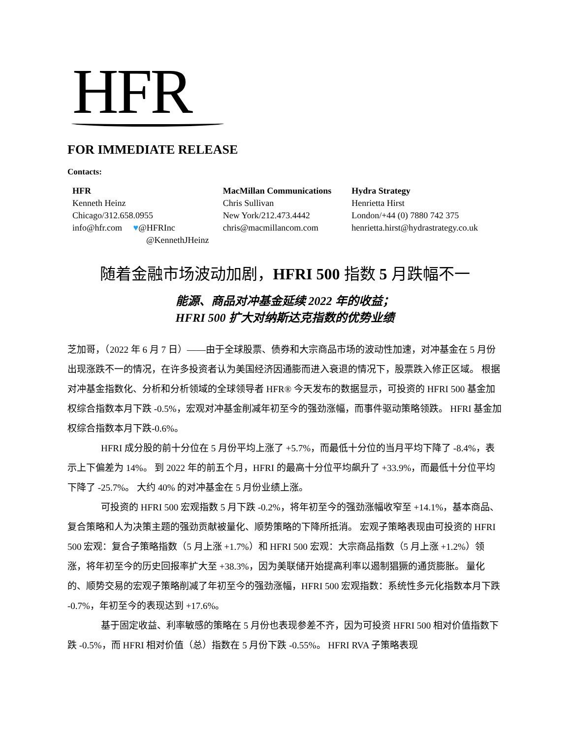HFR
FOR IMMEDIATE RELEASE
Contacts:
HFR
Kenneth Heinz
Chicago/312.658.0955
info@hfr.com ♥@HFRInc
@KennethJHeinz
MacMillan Communications
Chris Sullivan
New York/212.473.4442
chris@macmillancom.com
Hydra Strategy
Henrietta Hirst
London/+44 (0) 7880 742 375
henrietta.hirst@hydrastrategy.co.uk
随着金融市场波动加剧，HFRI 500 指数 5 月跌幅不一
能源、商品对冲基金延续 2022 年的收益；
HFRI 500 扩大对纳斯达克指数的优势业绩
芝加哥，（2022 年 6 月 7 日）——由于全球股票、债券和大宗商品市场的波动性加速，对冲基金在 5 月份出现涨跌不一的情况，在许多投资者认为美国经济因通膨而进入衰退的情况下，股票跌入修正区域。 根据对冲基金指数化、分析和分析领域的全球领导者 HFR® 今天发布的数据显示，可投资的 HFRI 500 基金加权综合指数本月下跌 -0.5%，宏观对冲基金削减年初至今的强劲涨幅，而事件驱动策略领跌。 HFRI 基金加权综合指数本月下跌-0.6%。
HFRI 成分股的前十分位在 5 月份平均上涨了 +5.7%，而最低十分位的当月平均下降了 -8.4%，表示上下偏差为 14%。 到 2022 年的前五个月，HFRI 的最高十分位平均飙升了 +33.9%，而最低十分位平均下降了 -25.7%。 大约 40% 的对冲基金在 5 月份业绩上涨。
可投资的 HFRI 500 宏观指数 5 月下跌 -0.2%，将年初至今的强劲涨幅收窄至 +14.1%，基本商品、复合策略和人为决策主题的强劲贡献被量化、顺势策略的下降所抵消。 宏观子策略表现由可投资的 HFRI 500 宏观：复合子策略指数（5 月上涨 +1.7%）和 HFRI 500 宏观：大宗商品指数（5 月上涨 +1.2%）领涨，将年初至今的历史回报率扩大至 +38.3%，因为美联储开始提高利率以遏制猖獗的通货膨胀。 量化的、顺势交易的宏观子策略削减了年初至今的强劲涨幅，HFRI 500 宏观指数：系统性多元化指数本月下跌 -0.7%，年初至今的表现达到 +17.6%。
基于固定收益、利率敏感的策略在 5 月份也表现参差不齐，因为可投资 HFRI 500 相对价值指数下跌 -0.5%，而 HFRI 相对价值（总）指数在 5 月份下跌 -0.55%。 HFRI RVA 子策略表现